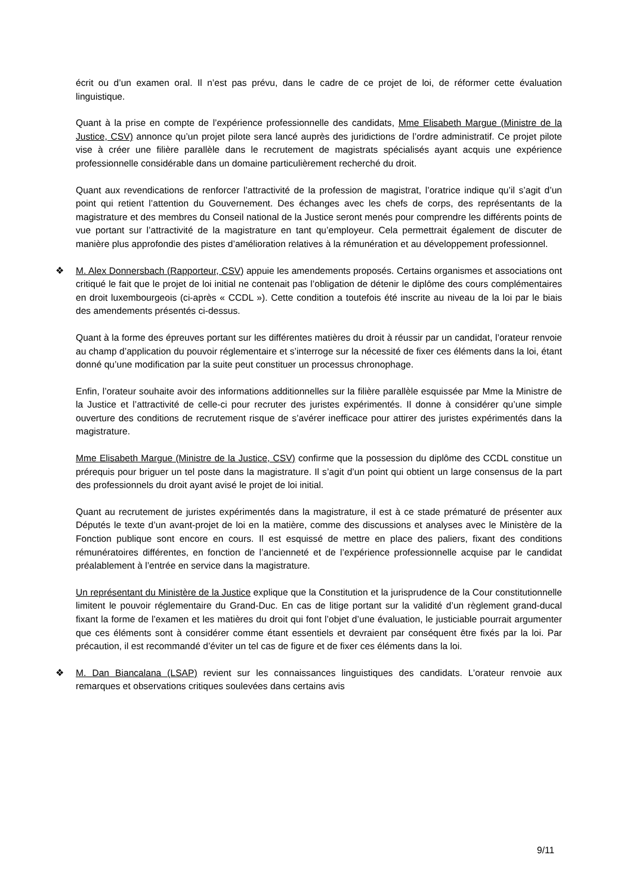écrit ou d’un examen oral. Il n’est pas prévu, dans le cadre de ce projet de loi, de réformer cette évaluation linguistique.
Quant à la prise en compte de l’expérience professionnelle des candidats, Mme Elisabeth Margue (Ministre de la Justice, CSV) annonce qu’un projet pilote sera lancé auprès des juridictions de l’ordre administratif. Ce projet pilote vise à créer une filière parallèle dans le recrutement de magistrats spécialisés ayant acquis une expérience professionnelle considérable dans un domaine particulièrement recherché du droit.
Quant aux revendications de renforcer l’attractivité de la profession de magistrat, l’oratrice indique qu’il s’agit d’un point qui retient l’attention du Gouvernement. Des échanges avec les chefs de corps, des représentants de la magistrature et des membres du Conseil national de la Justice seront menés pour comprendre les différents points de vue portant sur l’attractivité de la magistrature en tant qu’employeur. Cela permettrait également de discuter de manière plus approfondie des pistes d’amélioration relatives à la rémunération et au développement professionnel.
❖ M. Alex Donnersbach (Rapporteur, CSV) appuie les amendements proposés. Certains organismes et associations ont critiqué le fait que le projet de loi initial ne contenait pas l’obligation de détenir le diplôme des cours complémentaires en droit luxembourgeois (ci-après « CCDL »). Cette condition a toutefois été inscrite au niveau de la loi par le biais des amendements présentés ci-dessus.
Quant à la forme des épreuves portant sur les différentes matières du droit à réussir par un candidat, l’orateur renvoie au champ d’application du pouvoir réglementaire et s’interroge sur la nécessité de fixer ces éléments dans la loi, étant donné qu’une modification par la suite peut constituer un processus chronophage.
Enfin, l’orateur souhaite avoir des informations additionnelles sur la filière parallèle esquissée par Mme la Ministre de la Justice et l’attractivité de celle-ci pour recruter des juristes expérimentés. Il donne à considérer qu’une simple ouverture des conditions de recrutement risque de s’avérer inefficace pour attirer des juristes expérimentés dans la magistrature.
Mme Elisabeth Margue (Ministre de la Justice, CSV) confirme que la possession du diplôme des CCDL constitue un prérequis pour briguer un tel poste dans la magistrature. Il s’agit d’un point qui obtient un large consensus de la part des professionnels du droit ayant avisé le projet de loi initial.
Quant au recrutement de juristes expérimentés dans la magistrature, il est à ce stade prématuré de présenter aux Députés le texte d’un avant-projet de loi en la matière, comme des discussions et analyses avec le Ministère de la Fonction publique sont encore en cours. Il est esquissé de mettre en place des paliers, fixant des conditions rémunératoires différentes, en fonction de l’ancienneté et de l’expérience professionnelle acquise par le candidat préalablement à l’entrée en service dans la magistrature.
Un représentant du Ministère de la Justice explique que la Constitution et la jurisprudence de la Cour constitutionnelle limitent le pouvoir réglementaire du Grand-Duc. En cas de litige portant sur la validité d’un règlement grand-ducal fixant la forme de l’examen et les matières du droit qui font l’objet d’une évaluation, le justiciable pourrait argumenter que ces éléments sont à considérer comme étant essentiels et devraient par conséquent être fixés par la loi. Par précaution, il est recommandé d’éviter un tel cas de figure et de fixer ces éléments dans la loi.
❖ M. Dan Biancalana (LSAP) revient sur les connaissances linguistiques des candidats. L’orateur renvoie aux remarques et observations critiques soulevées dans certains avis
9/11